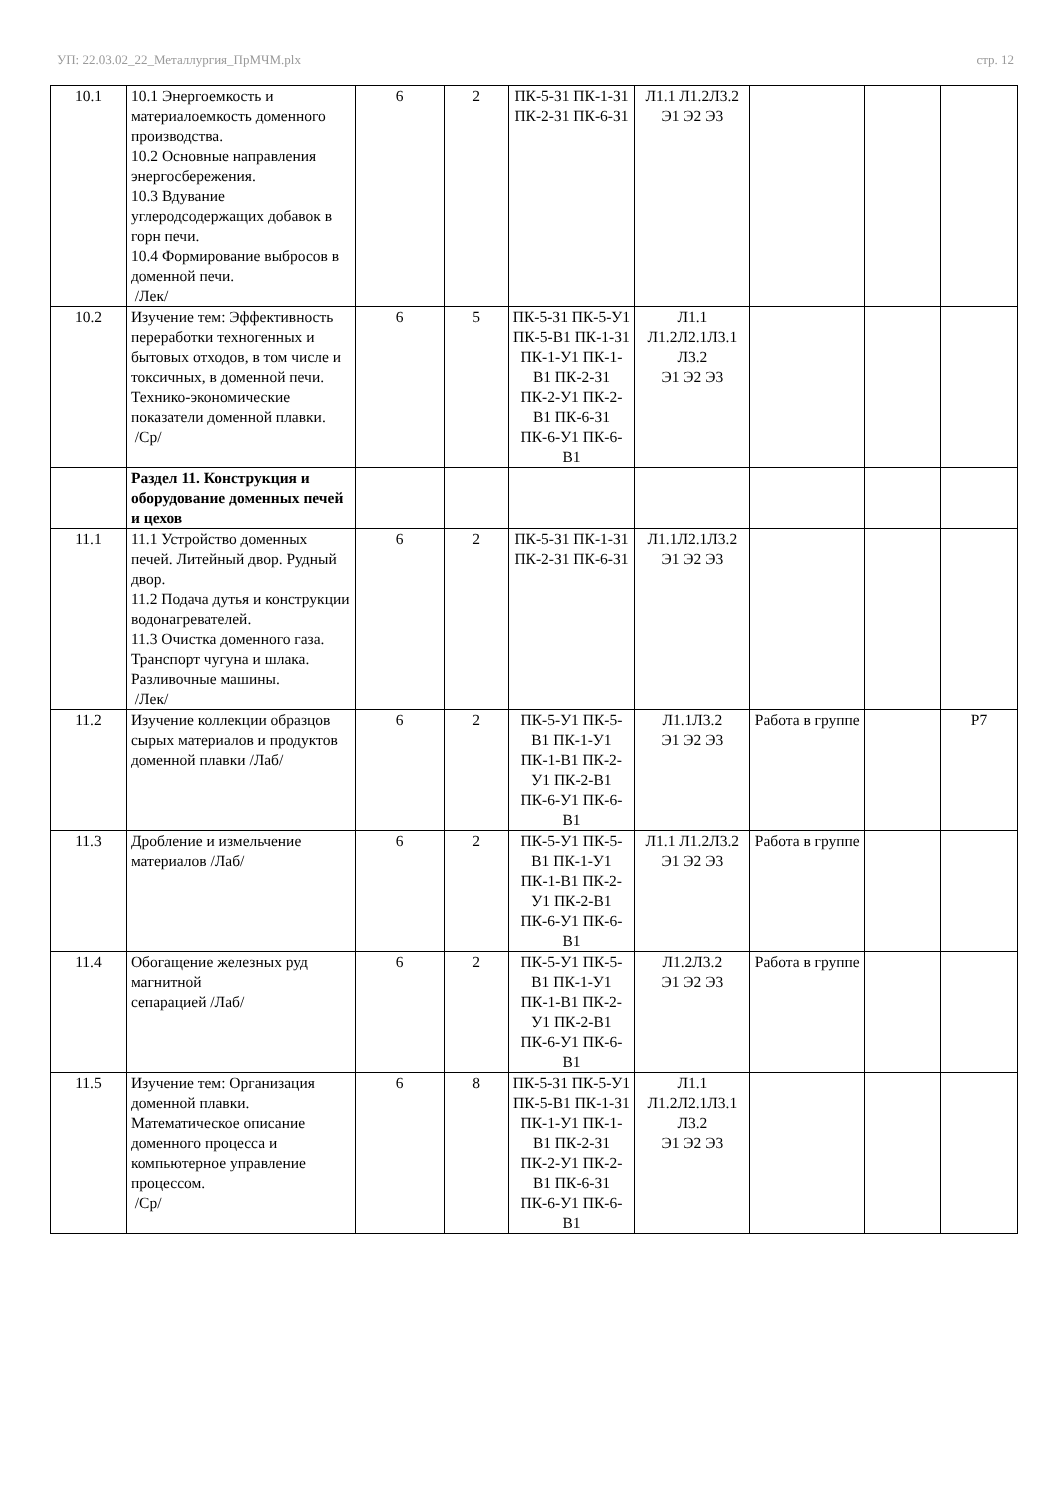УП: 22.03.02_22_Металлургия_ПрМЧМ.plx стр. 12
| 10.1 | 10.1 Энергоемкость и материалоемкость доменного производства. 10.2 Основные направления энергосбережения. 10.3 Вдувание углеродсодержащих добавок в горн печи. 10.4 Формирование выбросов в доменной печи. /Лек/ | 6 | 2 | ПК-5-З1 ПК-1-З1 ПК-2-З1 ПК-6-З1 | Л1.1 Л1.2Л3.2 Э1 Э2 Э3 | | | |
| 10.2 | Изучение тем: Эффективность переработки техногенных и бытовых отходов, в том числе и токсичных, в доменной печи. Технико-экономические показатели доменной плавки. /Ср/ | 6 | 5 | ПК-5-З1 ПК-5-У1 ПК-5-В1 ПК-1-З1 ПК-1-У1 ПК-1-В1 ПК-2-З1 ПК-2-У1 ПК-2-В1 ПК-6-З1 ПК-6-У1 ПК-6-В1 | Л1.1 Л1.2Л2.1Л3.1 Л3.2 Э1 Э2 Э3 | | | |
| | Раздел 11. Конструкция и оборудование доменных печей и цехов | | | | | | | |
| 11.1 | 11.1 Устройство доменных печей. Литейный двор. Рудный двор. 11.2 Подача дутья и конструкции водонагревателей. 11.3 Очистка доменного газа. Транспорт чугуна и шлака. Разливочные машины. /Лек/ | 6 | 2 | ПК-5-З1 ПК-1-З1 ПК-2-З1 ПК-6-З1 | Л1.1Л2.1Л3.2 Э1 Э2 Э3 | | | |
| 11.2 | Изучение коллекции образцов сырых материалов и продуктов доменной плавки /Лаб/ | 6 | 2 | ПК-5-У1 ПК-5-В1 ПК-1-У1 ПК-1-В1 ПК-2-У1 ПК-2-В1 ПК-6-У1 ПК-6-В1 | Л1.1Л3.2 Э1 Э2 Э3 | Работа в группе | | Р7 |
| 11.3 | Дробление и измельчение материалов /Лаб/ | 6 | 2 | ПК-5-У1 ПК-5-В1 ПК-1-У1 ПК-1-В1 ПК-2-У1 ПК-2-В1 ПК-6-У1 ПК-6-В1 | Л1.1 Л1.2Л3.2 Э1 Э2 Э3 | Работа в группе | | |
| 11.4 | Обогащение железных руд магнитной сепарацией /Лаб/ | 6 | 2 | ПК-5-У1 ПК-5-В1 ПК-1-У1 ПК-1-В1 ПК-2-У1 ПК-2-В1 ПК-6-У1 ПК-6-В1 | Л1.2Л3.2 Э1 Э2 Э3 | Работа в группе | | |
| 11.5 | Изучение тем: Организация доменной плавки. Математическое описание доменного процесса и компьютерное управление процессом. /Ср/ | 6 | 8 | ПК-5-З1 ПК-5-У1 ПК-5-В1 ПК-1-З1 ПК-1-У1 ПК-1-В1 ПК-2-З1 ПК-2-У1 ПК-2-В1 ПК-6-З1 ПК-6-У1 ПК-6-В1 | Л1.1 Л1.2Л2.1Л3.1 Л3.2 Э1 Э2 Э3 | | | |